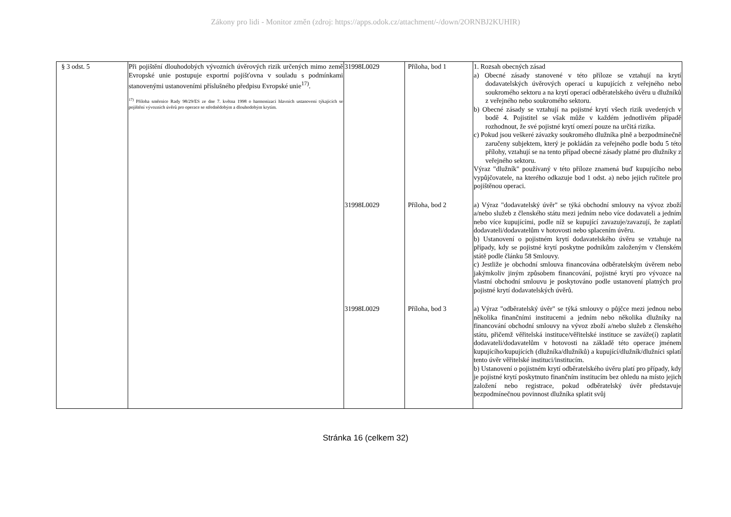Zákony pro lidi - Monitor změn (zdroj: https://apps.odok.cz/attachment/-/down/2ORNBJ2KUHIR)
| § 3 odst. 5 | Při pojištění dlouhodobých vývozních úvěrových rizik určených mimo země Evropské unie postupuje exportní pojišťovna v souladu s podmínkami stanovenými ustanoveními příslušného předpisu Evropské unie<sup>17)</sup>. <sup>17)</sup> Příloha směrnice Rady 98/29/ES ze dne 7. května 1998 o harmonizaci hlavních ustanovení týkajících se pojištění vývozních úvěrů pro operace se střednědobým a dlouhodobým krytím. | 31998L0029 | Příloha, bod 1 | 1. Rozsah obecných zásad a) Obecné zásady stanovené v této příloze se vztahují na krytí dodavatelských úvěrových operací u kupujících z veřejného nebo soukromého sektoru a na krytí operací odběratelského úvěru u dlužníků z veřejného nebo soukromého sektoru. b) Obecné zásady se vztahují na pojistné krytí všech rizik uvedených v bodě 4. Pojistitel se však může v každém jednotlivém případě rozhodnout, že své pojistné krytí omezí pouze na určitá rizika. c) Pokud jsou veškeré závazky soukromého dlužníka plně a bezpodmínečně zaručeny subjektem, který je pokládán za veřejného podle bodu 5 této přílohy, vztahují se na tento případ obecné zásady platné pro dlužníky z veřejného sektoru. Výraz "dlužník" používaný v této příloze znamená buď kupujícího nebo vypůjčovatele, na kterého odkazuje bod 1 odst. a) nebo jejich ručitele pro pojištěnou operaci. |
| | | 31998L0029 | Příloha, bod 2 | a) Výraz "dodavatelský úvěr" se týká obchodní smlouvy na vývoz zboží a/nebo služeb z členského státu mezi jedním nebo více dodavateli a jedním nebo více kupujícími, podle níž se kupující zavazuje/zavazují, že zaplatí dodavateli/dodavatelům v hotovosti nebo splacením úvěru. b) Ustanovení o pojistném krytí dodavatelského úvěru se vztahuje na případy, kdy se pojistné krytí poskytne podnikům založeným v členském státě podle článku 58 Smlouvy. c) Jestliže je obchodní smlouva financována odběratelským úvěrem nebo jakýmkoliv jiným způsobem financování, pojistné krytí pro vývozce na vlastní obchodní smlouvu je poskytováno podle ustanovení platných pro pojistné krytí dodavatelských úvěrů. |
| | | 31998L0029 | Příloha, bod 3 | a) Výraz "odběratelský úvěr" se týká smlouvy o půjčce mezi jednou nebo několika finančními institucemi a jedním nebo několika dlužníky na financování obchodní smlouvy na vývoz zboží a/nebo služeb z členského státu, přičemž věřitelská instituce/věřitelské instituce se zaváže(í) zaplatit dodavateli/dodavatelům v hotovosti na základě této operace jménem kupujícího/kupujících (dlužníka/dlužníků) a kupující/dlužník/dlužníci splatí tento úvěr věřitelské instituci/institucím. b) Ustanovení o pojistném krytí odběratelského úvěru platí pro případy, kdy je pojistné krytí poskytnuto finančním institucím bez ohledu na místo jejich založení nebo registrace, pokud odběratelský úvěr představuje bezpodmínečnou povinnost dlužníka splatit svůj |
Stránka 16 (celkem 32)